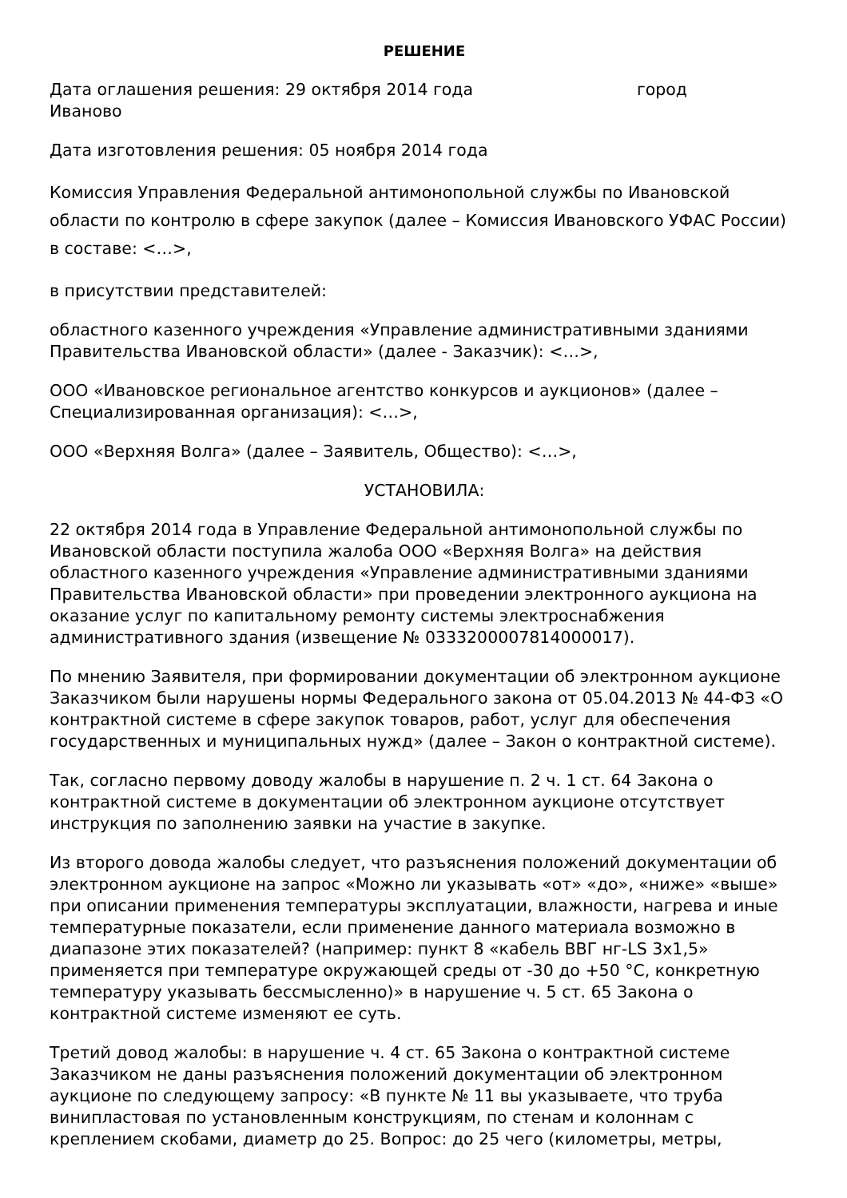РЕШЕНИЕ
Дата оглашения решения: 29 октября 2014 года город
Иваново
Дата изготовления решения: 05 ноября 2014 года
Комиссия Управления Федеральной антимонопольной службы по Ивановской области по контролю в сфере закупок (далее – Комиссия Ивановского УФАС России) в составе: <…>,
в присутствии представителей:
областного казенного учреждения «Управление административными зданиями Правительства Ивановской области» (далее - Заказчик): <…>,
ООО «Ивановское региональное агентство конкурсов и аукционов» (далее – Специализированная организация): <…>,
ООО «Верхняя Волга» (далее – Заявитель, Общество): <…>,
УСТАНОВИЛА:
22 октября 2014 года в Управление Федеральной антимонопольной службы по Ивановской области поступила жалоба ООО «Верхняя Волга» на действия областного казенного учреждения «Управление административными зданиями Правительства Ивановской области» при проведении электронного аукциона на оказание услуг по капитальному ремонту системы электроснабжения административного здания (извещение № 0333200007814000017).
По мнению Заявителя, при формировании документации об электронном аукционе Заказчиком были нарушены нормы Федерального закона от 05.04.2013 № 44-ФЗ «О контрактной системе в сфере закупок товаров, работ, услуг для обеспечения государственных и муниципальных нужд» (далее – Закон о контрактной системе).
Так, согласно первому доводу жалобы в нарушение п. 2 ч. 1 ст. 64 Закона о контрактной системе в документации об электронном аукционе отсутствует инструкция по заполнению заявки на участие в закупке.
Из второго довода жалобы следует, что разъяснения положений документации об электронном аукционе на запрос «Можно ли указывать «от» «до», «ниже» «выше» при описании применения температуры эксплуатации, влажности, нагрева и иные температурные показатели, если применение данного материала возможно в диапазоне этих показателей? (например: пункт 8 «кабель ВВГ нг-LS 3х1,5» применяется при температуре окружающей среды от -30 до +50 °С, конкретную температуру указывать бессмысленно)» в нарушение ч. 5 ст. 65 Закона о контрактной системе изменяют ее суть.
Третий довод жалобы: в нарушение ч. 4 ст. 65 Закона о контрактной системе Заказчиком не даны разъяснения положений документации об электронном аукционе по следующему запросу: «В пункте № 11 вы указываете, что труба винипластовая по установленным конструкциям, по стенам и колоннам с креплением скобами, диаметр до 25. Вопрос: до 25 чего (километры, метры,